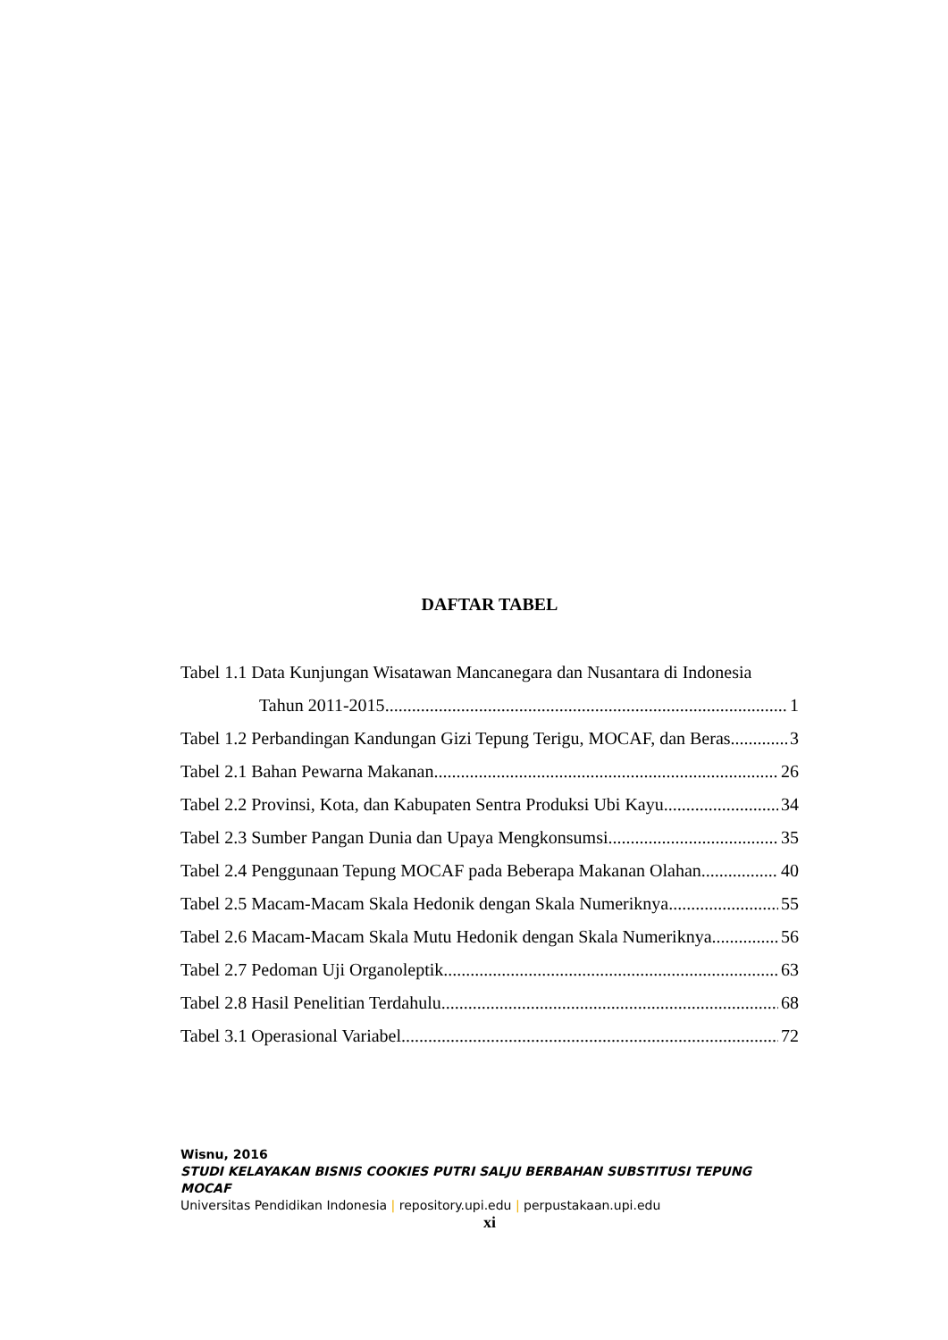DAFTAR TABEL
Tabel 1.1 Data Kunjungan Wisatawan Mancanegara dan Nusantara di Indonesia
Tahun 2011-2015 1
Tabel 1.2 Perbandingan Kandungan Gizi Tepung Terigu, MOCAF, dan Beras 3
Tabel 2.1 Bahan Pewarna Makanan 26
Tabel 2.2 Provinsi, Kota, dan Kabupaten Sentra Produksi Ubi Kayu 34
Tabel 2.3 Sumber Pangan Dunia dan Upaya Mengkonsumsi 35
Tabel 2.4 Penggunaan Tepung MOCAF pada Beberapa Makanan Olahan 40
Tabel 2.5 Macam-Macam Skala Hedonik dengan Skala Numeriknya 55
Tabel 2.6 Macam-Macam Skala Mutu Hedonik dengan Skala Numeriknya 56
Tabel 2.7 Pedoman Uji Organoleptik 63
Tabel 2.8 Hasil Penelitian Terdahulu 68
Tabel 3.1 Operasional Variabel 72
Wisnu, 2016
STUDI KELAYAKAN BISNIS COOKIES PUTRI SALJU BERBAHAN SUBSTITUSI TEPUNG MOCAF
Universitas Pendidikan Indonesia | repository.upi.edu | perpustakaan.upi.edu
xi